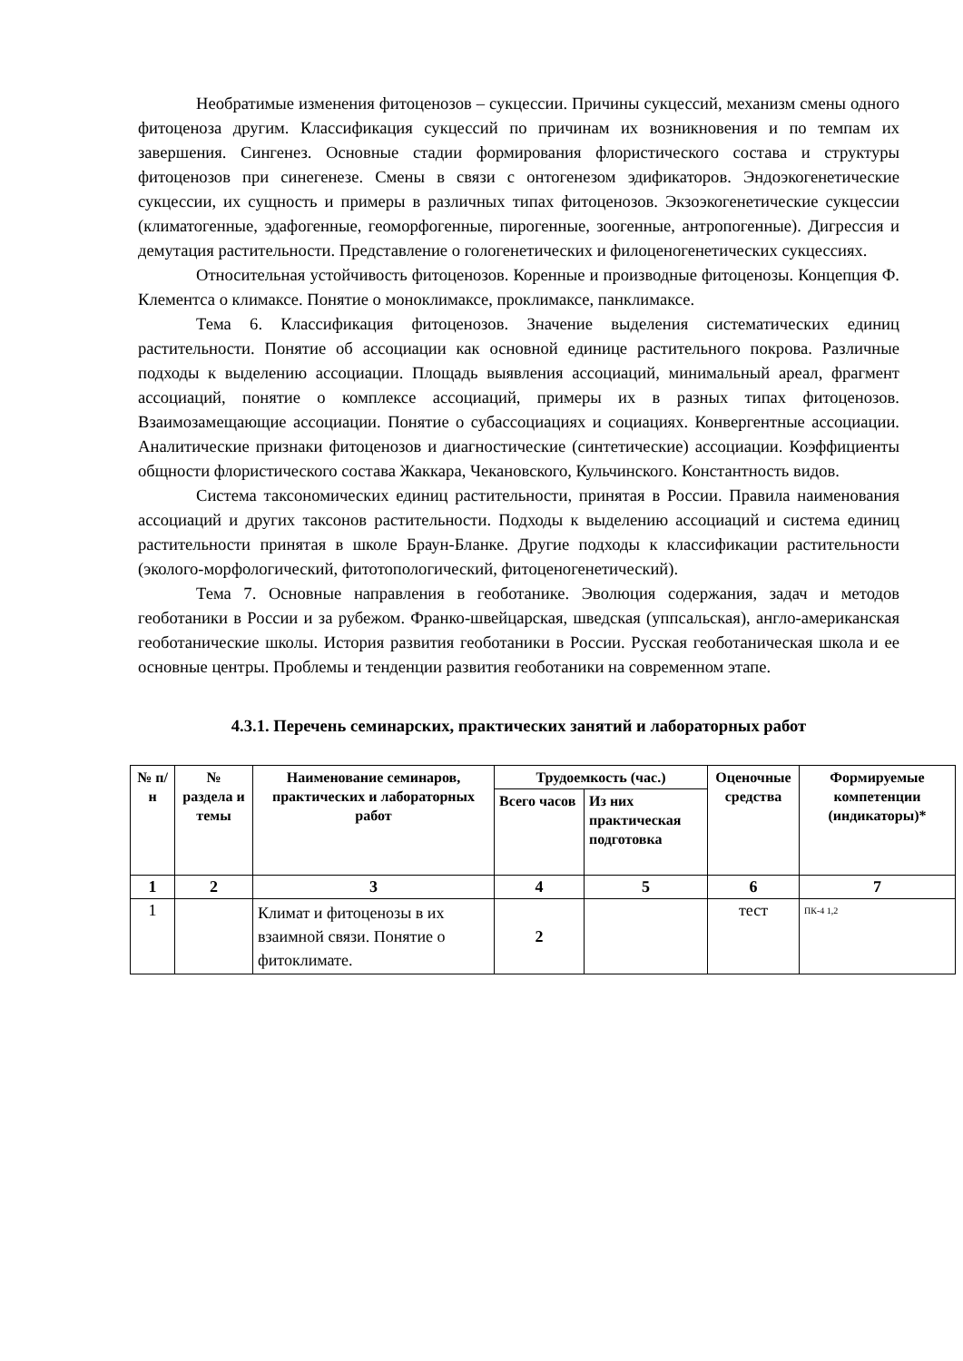Необратимые изменения фитоценозов – сукцессии. Причины сукцессий, механизм смены одного фитоценоза другим. Классификация сукцессий по причинам их возникновения и по темпам их завершения. Сингенез. Основные стадии формирования флористического состава и структуры фитоценозов при синегенезе. Смены в связи с онтогенезом эдификаторов. Эндоэкогенетические сукцессии, их сущность и примеры в различных типах фитоценозов. Экзоэкогенетические сукцессии (климатогенные, эдафогенные, геоморфогенные, пирогенные, зоогенные, антропогенные). Дигрессия и демутация растительности. Представление о гологенетических и филоценогенетических сукцессиях.
Относительная устойчивость фитоценозов. Коренные и производные фитоценозы. Концепция Ф. Клементса о климаксе. Понятие о моноклимаксе, проклимаксе, панклимаксе.
Тема 6. Классификация фитоценозов. Значение выделения систематических единиц растительности. Понятие об ассоциации как основной единице растительного покрова. Различные подходы к выделению ассоциации. Площадь выявления ассоциаций, минимальный ареал, фрагмент ассоциаций, понятие о комплексе ассоциаций, примеры их в разных типах фитоценозов. Взаимозамещающие ассоциации. Понятие о субассоциациях и социациях. Конвергентные ассоциации. Аналитические признаки фитоценозов и диагностические (синтетические) ассоциации. Коэффициенты общности флористического состава Жаккара, Чекановского, Кульчинского. Константность видов.
Система таксономических единиц растительности, принятая в России. Правила наименования ассоциаций и других таксонов растительности. Подходы к выделению ассоциаций и система единиц растительности принятая в школе Браун-Бланке. Другие подходы к классификации растительности (эколого-морфологический, фитотопологический, фитоценогенетический).
Тема 7. Основные направления в геоботанике. Эволюция содержания, задач и методов геоботаники в России и за рубежом. Франко-швейцарская, шведская (уппсальская), англо-американская геоботанические школы. История развития геоботаники в России. Русская геоботаническая школа и ее основные центры. Проблемы и тенденции развития геоботаники на современном этапе.
4.3.1. Перечень семинарских, практических занятий и лабораторных работ
| № п/н | № раздела и темы | Наименование семинаров, практических и лабораторных работ | Трудоемкость (час.) | | Оценочные средства | Формируемые компетенции (индикаторы)* |
| --- | --- | --- | --- | --- | --- | --- |
| | | | Всего часов | Из них практическая подготовка | | |
| 1 | 2 | 3 | 4 | 5 | 6 | 7 |
| 1 | | Климат и фитоценозы в их взаимной связи. Понятие о фитоклимате. | 2 | | тест | ПК-4 1,2 |